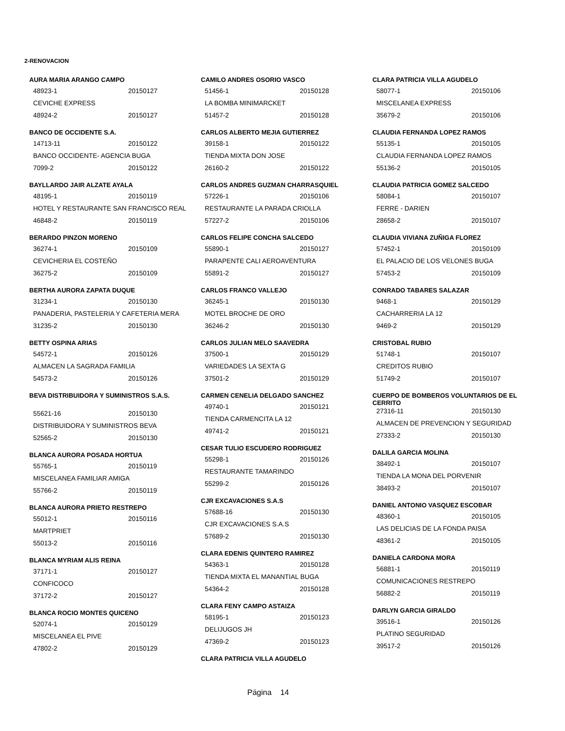2-RENOVACION
AURA MARIA ARANGO CAMPO
48923-1 20150127
CEVICHE EXPRESS
48924-2 20150127
BANCO DE OCCIDENTE S.A.
14713-11 20150122
BANCO OCCIDENTE- AGENCIA BUGA
7099-2 20150122
BAYLLARDO JAIR ALZATE AYALA
48195-1 20150119
HOTEL Y RESTAURANTE SAN FRANCISCO REAL
46848-2 20150119
BERARDO PINZON MORENO
36274-1 20150109
CEVICHERIA EL COSTEÑO
36275-2 20150109
BERTHA AURORA ZAPATA DUQUE
31234-1 20150130
PANADERIA, PASTELERIA Y CAFETERIA MERA
31235-2 20150130
BETTY OSPINA ARIAS
54572-1 20150126
ALMACEN LA SAGRADA FAMILIA
54573-2 20150126
BEVA DISTRIBUIDORA Y SUMINISTROS S.A.S.
55621-16 20150130
DISTRIBUIDORA Y SUMINISTROS BEVA
52565-2 20150130
BLANCA AURORA POSADA HORTUA
55765-1 20150119
MISCELANEA FAMILIAR AMIGA
55766-2 20150119
BLANCA AURORA PRIETO RESTREPO
55012-1 20150116
MARTPRIET
55013-2 20150116
BLANCA MYRIAM ALIS REINA
37171-1 20150127
CONFICOCO
37172-2 20150127
BLANCA ROCIO MONTES QUICENO
52074-1 20150129
MISCELANEA EL PIVE
47802-2 20150129
CAMILO ANDRES OSORIO VASCO
51456-1 20150128
LA BOMBA MINIMARCKET
51457-2 20150128
CARLOS ALBERTO MEJIA GUTIERREZ
39158-1 20150122
TIENDA MIXTA DON JOSE
26160-2 20150122
CARLOS ANDRES GUZMAN CHARRASQUIEL
57226-1 20150106
RESTAURANTE LA PARADA CRIOLLA
57227-2 20150106
CARLOS FELIPE CONCHA SALCEDO
55890-1 20150127
PARAPENTE CALI AEROAVENTURA
55891-2 20150127
CARLOS FRANCO VALLEJO
36245-1 20150130
MOTEL BROCHE DE ORO
36246-2 20150130
CARLOS JULIAN MELO SAAVEDRA
37500-1 20150129
VARIEDADES LA SEXTA G
37501-2 20150129
CARMEN CENELIA DELGADO SANCHEZ
49740-1 20150121
TIENDA CARMENCITA LA 12
49741-2 20150121
CESAR TULIO ESCUDERO RODRIGUEZ
55298-1 20150126
RESTAURANTE TAMARINDO
55299-2 20150126
CJR EXCAVACIONES S.A.S
57688-16 20150130
CJR EXCAVACIONES S.A.S
57689-2 20150130
CLARA EDENIS QUINTERO RAMIREZ
54363-1 20150128
TIENDA MIXTA EL MANANTIAL BUGA
54364-2 20150128
CLARA FENY CAMPO ASTAIZA
58195-1 20150123
DELIJUGOS JH
47369-2 20150123
CLARA PATRICIA VILLA AGUDELO
CLARA PATRICIA VILLA AGUDELO
58077-1 20150106
MISCELANEA EXPRESS
35679-2 20150106
CLAUDIA FERNANDA LOPEZ RAMOS
55135-1 20150105
CLAUDIA FERNANDA LOPEZ RAMOS
55136-2 20150105
CLAUDIA PATRICIA GOMEZ SALCEDO
58084-1 20150107
FERRE - DARIEN
28658-2 20150107
CLAUDIA VIVIANA ZUÑIGA FLOREZ
57452-1 20150109
EL PALACIO DE LOS VELONES BUGA
57453-2 20150109
CONRADO TABARES SALAZAR
9468-1 20150129
CACHARRERIA LA 12
9469-2 20150129
CRISTOBAL RUBIO
51748-1 20150107
CREDITOS RUBIO
51749-2 20150107
CUERPO DE BOMBEROS VOLUNTARIOS DE EL CERRITO
27316-11 20150130
ALMACEN DE PREVENCION Y SEGURIDAD
27333-2 20150130
DALILA GARCIA MOLINA
38492-1 20150107
TIENDA LA MONA DEL PORVENIR
38493-2 20150107
DANIEL ANTONIO VASQUEZ ESCOBAR
48360-1 20150105
LAS DELICIAS DE LA FONDA PAISA
48361-2 20150105
DANIELA CARDONA MORA
56881-1 20150119
COMUNICACIONES RESTREPO
56882-2 20150119
DARLYN GARCIA GIRALDO
39516-1 20150126
PLATINO SEGURIDAD
39517-2 20150126
Página 14